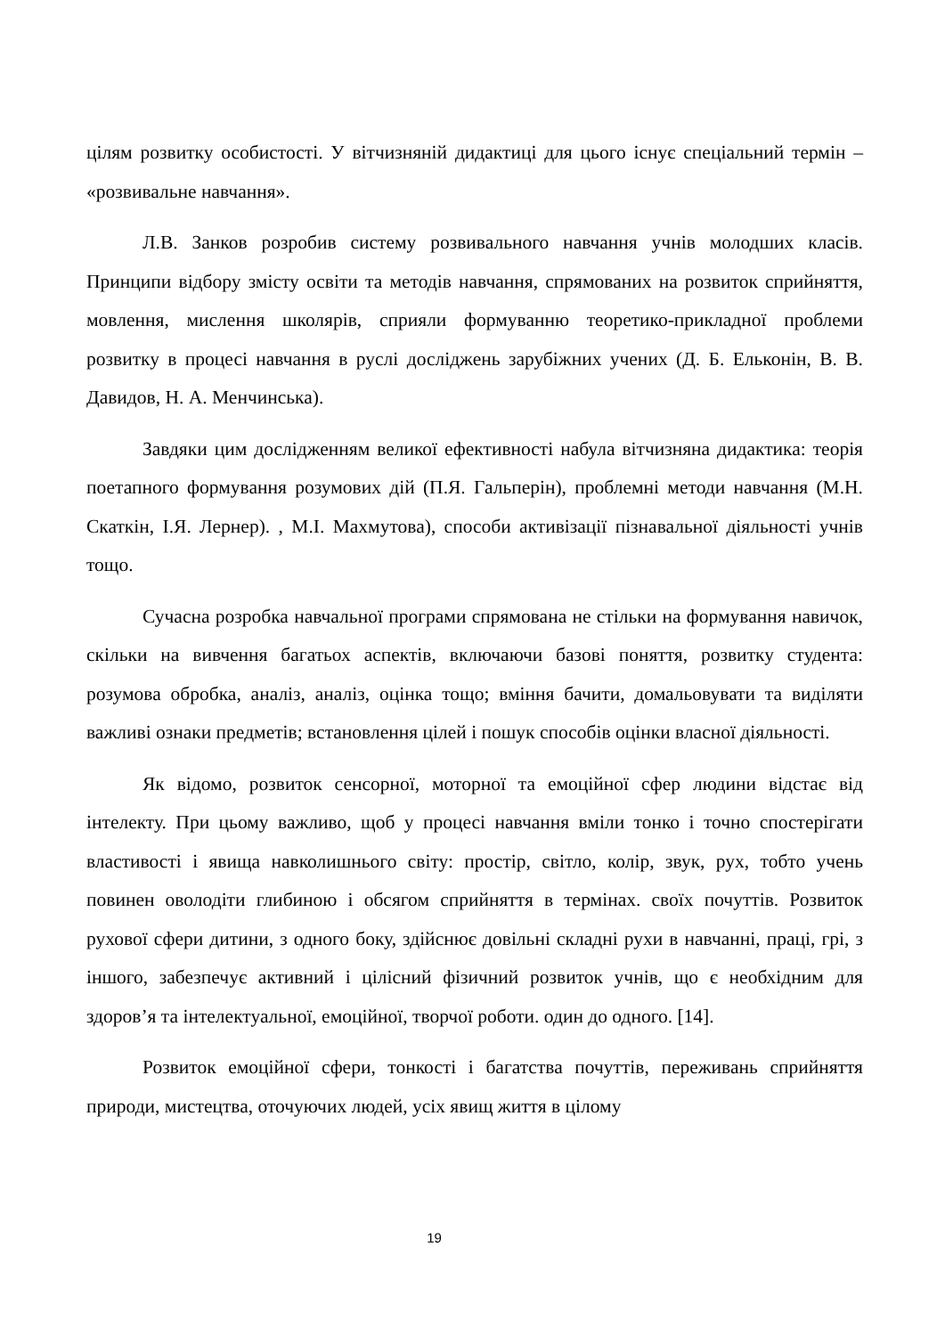цілям розвитку особистості. У вітчизняній дидактиці для цього існує спеціальний термін – «розвивальне навчання».
Л.В. Занков розробив систему розвивального навчання учнів молодших класів. Принципи відбору змісту освіти та методів навчання, спрямованих на розвиток сприйняття, мовлення, мислення школярів, сприяли формуванню теоретико-прикладної проблеми розвитку в процесі навчання в руслі досліджень зарубіжних учених (Д. Б. Ельконін, В. В. Давидов, Н. А. Менчинська).
Завдяки цим дослідженням великої ефективності набула вітчизняна дидактика: теорія поетапного формування розумових дій (П.Я. Гальперін), проблемні методи навчання (М.Н. Скаткін, І.Я. Лернер). , М.І. Махмутова), способи активізації пізнавальної діяльності учнів тощо.
Сучасна розробка навчальної програми спрямована не стільки на формування навичок, скільки на вивчення багатьох аспектів, включаючи базові поняття, розвитку студента: розумова обробка, аналіз, аналіз, оцінка тощо; вміння бачити, домальовувати та виділяти важливі ознаки предметів; встановлення цілей і пошук способів оцінки власної діяльності.
Як відомо, розвиток сенсорної, моторної та емоційної сфер людини відстає від інтелекту. При цьому важливо, щоб у процесі навчання вміли тонко і точно спостерігати властивості і явища навколишнього світу: простір, світло, колір, звук, рух, тобто учень повинен оволодіти глибиною і обсягом сприйняття в термінах. своїх почуттів. Розвиток рухової сфери дитини, з одного боку, здійснює довільні складні рухи в навчанні, праці, грі, з іншого, забезпечує активний і цілісний фізичний розвиток учнів, що є необхідним для здоров’я та інтелектуальної, емоційної, творчої роботи. один до одного. [14].
Розвиток емоційної сфери, тонкості і багатства почуттів, переживань сприйняття природи, мистецтва, оточуючих людей, усіх явищ життя в цілому
19